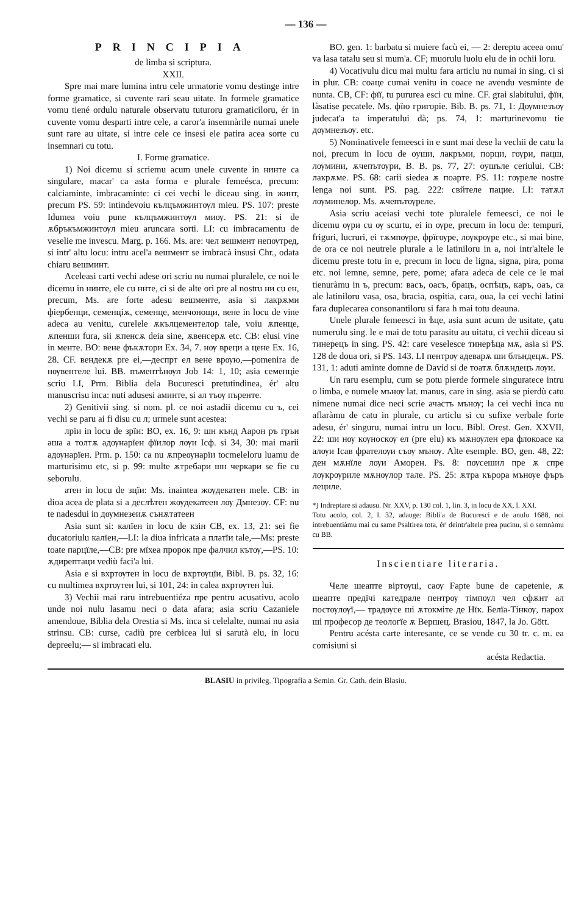— 136 —
PRINCIPIA
de limba si scriptura.
XXII.
Spre mai mare lumina intru cele urmatorie vomu destinge intre forme gramatice, si cuvente rari seau uitate. In formele gramatice vomu tiené ordulu naturale observatu tuturoru gramaticiloru, ér in cuvente vomu desparti intre cele, a caror'a insemnàrile numai unele sunt rare au uitate, si intre cele ce insesi ele patira acea sorte cu insemnari cu totu.
I. Forme gramatice.
1) Noi dicemu si scriemu acum unele cuvente in нинте ca singulare, macar' ca asta forma e plurale femeésca, precum: calciaminte, imbracaminte: ci cei vechi le diceau sing. in жинт, precum PS. 59: intindevoiu кълцъмжинтѹл mieu. PS. 107: preste Idumea voiu pune кълцъмжинтѹл миѹ. PS. 21: si de ѫбръкъмжинтѹл mieu aruncara sorti. LI: cu imbracamentu de veselie me invescu. Marg. p. 166. Ms. are: чел вешмент непѹтред, si intr' altu locu: intru acel'a вешмент se imbracà insusi Chr., odata chiaru вешминт.
Aceleasi carti vechi adese ori scriu nu numai pluralele, ce noi le dicemu in нинте, ele cu ннте, ci si de alte ori pre al nostru ни cu ен, precum, Ms. are forte adesu вешменте, asia si лакрѫми фіербенци, семенціѫ, семенце, менчонощи, вене in locu de vine adeca au venitu, curelele ѫкълцементелор tale, voiu ѫпенце, ѫпенши fura, sii ѫпенсѫ deia sine, ѫвенсерѫ etc. CB: elusi vine in менте. BO: вене фъкѫтори Ex. 34, 7. нѹ вреци а цене Ex. 16, 28. CF. вендекѫ pre ei,—деспрт ел вене врѹю,—pomenira de нѹвентеле lui. BB. пъментѣнѹл Job 14: 1, 10; asia семенціе scriu LI, Prm. Biblia dela Bucuresci pretutindinea, ér' altu manuscrisu inca: nuti adusesi аминте, si ал тъѹ пъренте.
2) Genitivii sing. si nom. pl. ce noi astadii dicemu cu ъ, cei vechi se paru ai fi disu cu л; urmele sunt acestea:
лрїи in locu de зрїи: BO, ex. 16, 9: шн кънд Аарон ръ гръи аша а толтѫ адѹнарїен фїилор лѹи Ісф. si 34, 30: mai marii адѹнарїен. Prm. p. 150: ca nu ѫпреѹнарїи tocmeleloru luamu de marturisimu etc, si p. 99: multe ѫтребари шн черкари se fie cu seborulu.
атен in locu de зцїи: Ms. inaintea жѹдекатен mele. CB: in dioa acea de plata si a деслѣтен жѹдекатеен лѹ Дмнезѹ. CF: nu te nadesdui in дѹмнезеиѫ сънѫтатеен
Asia sunt si: калїен in locu de кзін CB, ex. 13, 21: sei fie ducatoriulu калїен,—LI: la diua infricata a платїи tale,—Ms: preste toate парцїле,—CB: pre мїхеа пророк пре фалчил кътѹ,—PS. 10: ѫдирептаци vediù faci'a lui.
Asia e si вхртѹтен in locu de вхртѹцїи, Bibl. B. ps. 32, 16: cu multimea вхртѹтен lui, si 101, 24: in calea вхртѹтен lui.
3) Vechii mai raru intrebuentiéza пре pentru acusativu, acolo unde noi nulu lasamu neci o data afara; asia scriu Cazaniele amendoue, Biblia dela Orestia si Ms. inca si celelalte, numai nu asia strinsu. CB: curse, cadiù pre cerbicea lui si sarutà elu, in locu depreelu;— si imbracati elu.
BO. gen. 1: barbatu si muiere facù ei, — 2: dereptu aceea omu' va lasa tatalu seu si mum'a. CF; muorulu luolu elu de in ochii loru.
4) Vocativulu dicu mai multu fara articlu nu numai in sing. ci si in plur. CB: соаце cumai venitu in coace ne avendu vesminte de nunta. CB, CF: фїї, tu pururea esci cu mine. CF. grai slabitului, фїи, làsatise pecatele. Ms. фїю григорїе. Bib. B. ps. 71, 1: Дѹмнезъѹ judecat'a ta imperatului dà; ps. 74, 1: marturinevomu tie дѹмнезъѹ. etc.
5) Nominativele femeesci in е sunt mai dese la vechii de catu la noi, precum in locu de оуши, лакръми, порци, гѹри, пацш, лѹмини, ѫчепътѹри, B. B. ps. 77, 27: оушъле ceriului. CB: лакрѫме. PS. 68: carii siedea ѫ поарте. PS. 11: гѹреле nostre lenga noi sunt. PS. pag. 222: свйтеле пацие. LI: татѫл лѹминелор. Ms. ѫчепътѹреле.
Asia scriu aceiasi vechi tote pluralele femeesci, ce noi le dicemu ѹри cu ѹ scurtu, ei in ѹре, precum in locu de: tempuri, friguri, lucruri, ei тѫмпѹре, фрїгѹре, лѹкрѹре etc., si mai bine, de ora ce noi neutrele plurale a le latiniloru in a, noi intr'altele le dicemu preste totu in е, precum in locu de ligna, signa, pira, poma etc. noi lemne, semne, pere, pome; afara adeca de cele ce le mai tienuràmu in ъ, precum: васъ, оасъ, брацъ, оспѣцъ, каръ, оаъ, ca ale latiniloru vasa, osa, bracia, ospitia, cara, oua, la cei vechi latini fara duplecarea consonantiloru si fara h mai totu deauna.
Unele plurale femeesci in ѣце, asia sunt acum de usitate, çatu numerulu sing. le e mai de totu parasitu au uitatu, ci vechii diceau si тинерецъ in sing. PS. 42: care veselesce тинерѣца мѫ, asia si PS. 128 de doua ori, si PS. 143. LI пентрѹ адеварѫ ши блъндецѫ. PS. 131, 1: aduti aminte domne de David si de тоатѫ блѫндецъ лѹи.
Un raru esemplu, cum se potu pierde formele singuratece intru o limba, e numele мънѹ lat. manus, care in sing. asia se pierdù catu nimene numai dice neci scrie ачастъ мънѹ; la cei vechi inca nu aflaràmu de catu in plurale, cu articlu si cu sufixe verbale forte adesu, ér' singuru, numai intru un locu. Bibl. Orest. Gen. XXVII, 22: ши нѹ кѹноскѹ ел (pre elu) къ мѫнѹлен ера флокоасе ка алѹи Ісав фрателѹи съѹ мънѹ. Alte esemple. BO, gen. 48, 22: ден мѫнїле лѹи Аморен. Ps. 8: пѹсешил пре ѫ спре лѹкрѹриле мѫнѹлор тале. PS. 25: ѫтра кърора мънѹе фъръ лециле.
*) Indreptare si adausu. Nr. XXV, p. 130 col. 1, lin. 3, in locu de XX, l. XXI.
Totu acolo, col. 2, l. 32, adauge: Bibli'a de Bucuresci e de anulu 1688, noi intrebuentiàmu mai cu same Psaltirea tota, ér' deintr'altele prea pucinu, si o semnàmu cu BB.
Inscientiare literaria.
Челе шеапте віртѹці, саѹ Fapte bune de capetenie, ѫ шеапте предїчі катедрале пентрѹ тімпѹл чел сфѫнт ал постѹлѹї,— традѹсе ші ѫтокміте де Нїк. Белїа-Тінкѹ, парох ші професор де теологїе ѫ Вершец. Brasiou, 1847, la Jo. Gött.
Pentru acésta carte interesante, ce se vende cu 30 tr. c. m. ea comisiuni si
acésta Redactia.
BLASIU in privileg. Tipografia a Semin. Gr. Cath. dein Blasiu.